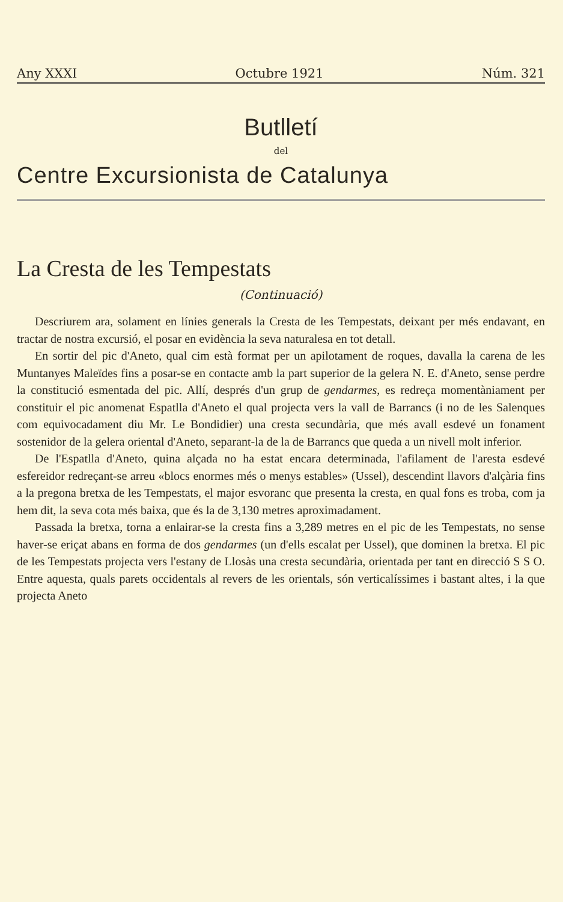Any XXXI Octubre 1921 Núm. 321
Butlletí
del
Centre Excursionista de Catalunya
La Cresta de les Tempestats
(Continuació)
Descriurem ara, solament en línies generals la Cresta de les Tempestats, deixant per més endavant, en tractar de nostra excursió, el posar en evidència la seva naturalesa en tot detall.
En sortir del pic d'Aneto, qual cim està format per un apilotament de roques, davalla la carena de les Muntanyes Maleïdes fins a posar-se en contacte amb la part superior de la gelera N. E. d'Aneto, sense perdre la constitució esmentada del pic. Allí, després d'un grup de gendarmes, es redreça momentàniament per constituir el pic anomenat Espatlla d'Aneto el qual projecta vers la vall de Barrancs (i no de les Salenques com equivocadament diu Mr. Le Bondidier) una cresta secundària, que més avall esdevé un fonament sostenidor de la gelera oriental d'Aneto, separant-la de la de Barrancs que queda a un nivell molt inferior.
De l'Espatlla d'Aneto, quina alçada no ha estat encara determinada, l'afilament de l'aresta esdevé esfereidor redreçant-se arreu «blocs enormes més o menys estables» (Ussel), descendint llavors d'alçària fins a la pregona bretxa de les Tempestats, el major esvoranc que presenta la cresta, en qual fons es troba, com ja hem dit, la seva cota més baixa, que és la de 3,130 metres aproximadament.
Passada la bretxa, torna a enlairar-se la cresta fins a 3,289 metres en el pic de les Tempestats, no sense haver-se eriçat abans en forma de dos gendarmes (un d'ells escalat per Ussel), que dominen la bretxa. El pic de les Tempestats projecta vers l'estany de Llosàs una cresta secundària, orientada per tant en direcció S S O. Entre aquesta, quals parets occidentals al revers de les orientals, són verticalíssimes i bastant altes, i la que projecta Aneto